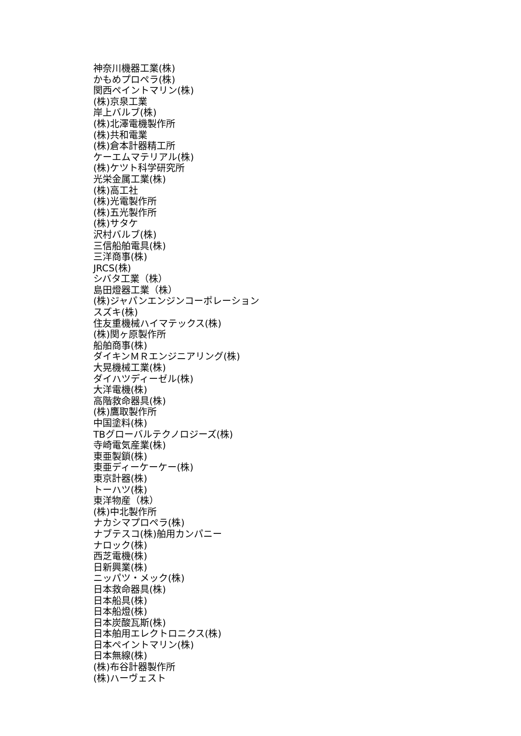神奈川機器工業(株)
かもめプロペラ(株)
関西ペイントマリン(株)
(株)京泉工業
岸上バルブ(株)
(株)北澤電機製作所
(株)共和電業
(株)倉本計器精工所
ケーエムマテリアル(株)
(株)ケツト科学研究所
光栄金属工業(株)
(株)高工社
(株)光電製作所
(株)五光製作所
(株)サタケ
沢村バルブ(株)
三信船舶電具(株)
三洋商事(株)
JRCS(株)
シバタ工業（株）
島田燈器工業（株）
(株)ジャパンエンジンコーポレーション
スズキ(株)
住友重機械ハイマテックス(株)
(株)関ヶ原製作所
船舶商事(株)
ダイキンＭＲエンジニアリング(株)
大晃機械工業(株)
ダイハツディーゼル(株)
大洋電機(株)
高階救命器具(株)
(株)鷹取製作所
中国塗料(株)
TBグローバルテクノロジーズ(株)
寺崎電気産業(株)
東亜製鎖(株)
東亜ディーケーケー(株)
東京計器(株)
トーハツ(株)
東洋物産（株）
(株)中北製作所
ナカシマプロペラ(株)
ナブテスコ(株)舶用カンパニー
ナロック(株)
西芝電機(株)
日新興業(株)
ニッパツ・メック(株)
日本救命器具(株)
日本船具(株)
日本船燈(株)
日本炭酸瓦斯(株)
日本舶用エレクトロニクス(株)
日本ペイントマリン(株)
日本無線(株)
(株)布谷計器製作所
(株)ハーヴェスト